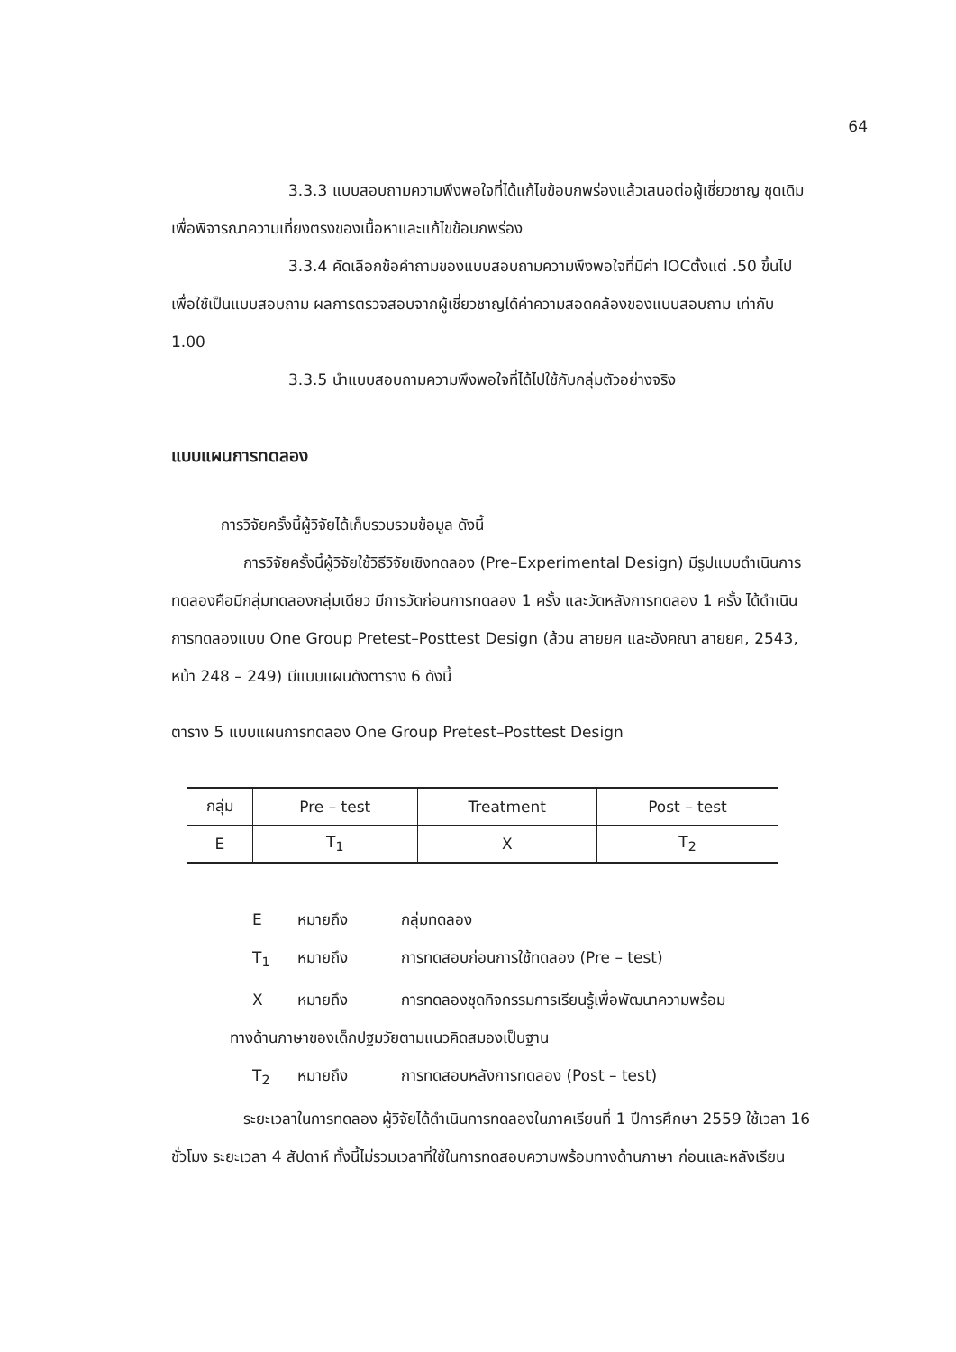64
3.3.3 แบบสอบถามความพึงพอใจที่ได้แก้ไขข้อบกพร่องแล้วเสนอต่อผู้เชี่ยวชาญ ชุดเดิม เพื่อพิจารณาความเที่ยงตรงของเนื้อหาและแก้ไขข้อบกพร่อง
3.3.4 คัดเลือกข้อคำถามของแบบสอบถามความพึงพอใจที่มีค่า IOCตั้งแต่ .50 ขึ้นไป เพื่อใช้เป็นแบบสอบถาม ผลการตรวจสอบจากผู้เชี่ยวชาญได้ค่าความสอดคล้องของแบบสอบถาม เท่ากับ 1.00
3.3.5 นำแบบสอบถามความพึงพอใจที่ได้ไปใช้กับกลุ่มตัวอย่างจริง
แบบแผนการทดลอง
การวิจัยครั้งนี้ผู้วิจัยได้เก็บรวบรวมข้อมูล ดังนี้
การวิจัยครั้งนี้ผู้วิจัยใช้วิธีวิจัยเชิงทดลอง (Pre–Experimental Design) มีรูปแบบดำเนินการทดลองคือมีกลุ่มทดลองกลุ่มเดียว มีการวัดก่อนการทดลอง 1 ครั้ง และวัดหลังการทดลอง 1 ครั้ง ได้ดำเนินการทดลองแบบ One Group Pretest–Posttest Design (ล้วน สายยศ และอังคณา สายยศ, 2543, หน้า 248 – 249) มีแบบแผนดังตาราง 6 ดังนี้
ตาราง 5 แบบแผนการทดลอง One Group Pretest–Posttest Design
| กลุ่ม | Pre – test | Treatment | Post – test |
| --- | --- | --- | --- |
| E | T<sub>1</sub> | X | T<sub>2</sub> |
Eหมายถึง กลุ่มทดลอง
T<sub>1</sub> หมายถึง การทดสอบก่อนการใช้ทดลอง (Pre – test)
Xหมายถึง การทดลองชุดกิจกรรมการเรียนรู้เพื่อพัฒนาความพร้อม
ทางด้านภาษาของเด็กปฐมวัยตามแนวคิดสมองเป็นฐาน
T<sub>2</sub> หมายถึง การทดสอบหลังการทดลอง (Post – test)
ระยะเวลาในการทดลอง ผู้วิจัยได้ดำเนินการทดลองในภาคเรียนที่ 1 ปีการศึกษา 2559 ใช้เวลา 16 ชั่วโมง ระยะเวลา 4 สัปดาห์ ทั้งนี้ไม่รวมเวลาที่ใช้ในการทดสอบความพร้อมทางด้านภาษา ก่อนและหลังเรียน